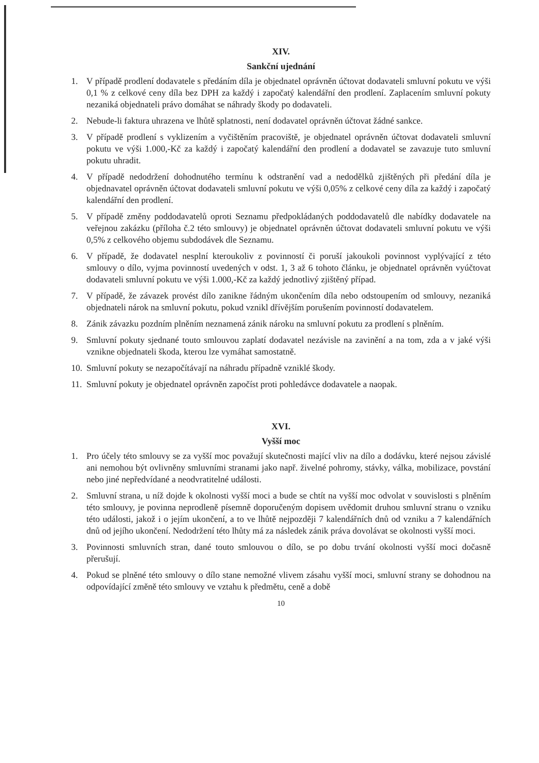XIV.
Sankční ujednání
1. V případě prodlení dodavatele s předáním díla je objednatel oprávněn účtovat dodavateli smluvní pokutu ve výši 0,1 % z celkové ceny díla bez DPH za každý i započatý kalendářní den prodlení. Zaplacením smluvní pokuty nezaniká objednateli právo domáhat se náhrady škody po dodavateli.
2. Nebude-li faktura uhrazena ve lhůtě splatnosti, není dodavatel oprávněn účtovat žádné sankce.
3. V případě prodlení s vyklizením a vyčištěním pracoviště, je objednatel oprávněn účtovat dodavateli smluvní pokutu ve výši 1.000,-Kč za každý i započatý kalendářní den prodlení a dodavatel se zavazuje tuto smluvní pokutu uhradit.
4. V případě nedodržení dohodnutého termínu k odstranění vad a nedodělků zjištěných při předání díla je objednavatel oprávněn účtovat dodavateli smluvní pokutu ve výši 0,05% z celkové ceny díla za každý i započatý kalendářní den prodlení.
5. V případě změny poddodavatelů oproti Seznamu předpokládaných poddodavatelů dle nabídky dodavatele na veřejnou zakázku (příloha č.2 této smlouvy) je objednatel oprávněn účtovat dodavateli smluvní pokutu ve výši 0,5% z celkového objemu subdodávek dle Seznamu.
6. V případě, že dodavatel nesplní kteroukoliv z povinností či poruší jakoukoli povinnost vyplývající z této smlouvy o dílo, vyjma povinností uvedených v odst. 1, 3 až 6 tohoto článku, je objednatel oprávněn vyúčtovat dodavateli smluvní pokutu ve výši 1.000,-Kč za každý jednotlivý zjištěný případ.
7. V případě, že závazek provést dílo zanikne řádným ukončením díla nebo odstoupením od smlouvy, nezaniká objednateli nárok na smluvní pokutu, pokud vznikl dřívějším porušením povinností dodavatelem.
8. Zánik závazku pozdním plněním neznamená zánik nároku na smluvní pokutu za prodlení s plněním.
9. Smluvní pokuty sjednané touto smlouvou zaplatí dodavatel nezávisle na zavinění a na tom, zda a v jaké výši vznikne objednateli škoda, kterou lze vymáhat samostatně.
10. Smluvní pokuty se nezapočítávají na náhradu případně vzniklé škody.
11. Smluvní pokuty je objednatel oprávněn započíst proti pohledávce dodavatele a naopak.
XVI.
Vyšší moc
1. Pro účely této smlouvy se za vyšší moc považují skutečnosti mající vliv na dílo a dodávku, které nejsou závislé ani nemohou být ovlivněny smluvními stranami jako např. živelné pohromy, stávky, válka, mobilizace, povstání nebo jiné nepředvídané a neodvratitelné události.
2. Smluvní strana, u níž dojde k okolnosti vyšší moci a bude se chtít na vyšší moc odvolat v souvislosti s plněním této smlouvy, je povinna neprodleně písemně doporučeným dopisem uvědomit druhou smluvní stranu o vzniku této události, jakož i o jejím ukončení, a to ve lhůtě nejpozději 7 kalendářních dnů od vzniku a 7 kalendářních dnů od jejího ukončení. Nedodržení této lhůty má za následek zánik práva dovolávat se okolnosti vyšší moci.
3. Povinnosti smluvních stran, dané touto smlouvou o dílo, se po dobu trvání okolnosti vyšší moci dočasně přerušují.
4. Pokud se plněné této smlouvy o dílo stane nemožné vlivem zásahu vyšší moci, smluvní strany se dohodnou na odpovídající změně této smlouvy ve vztahu k předmětu, ceně a době
10